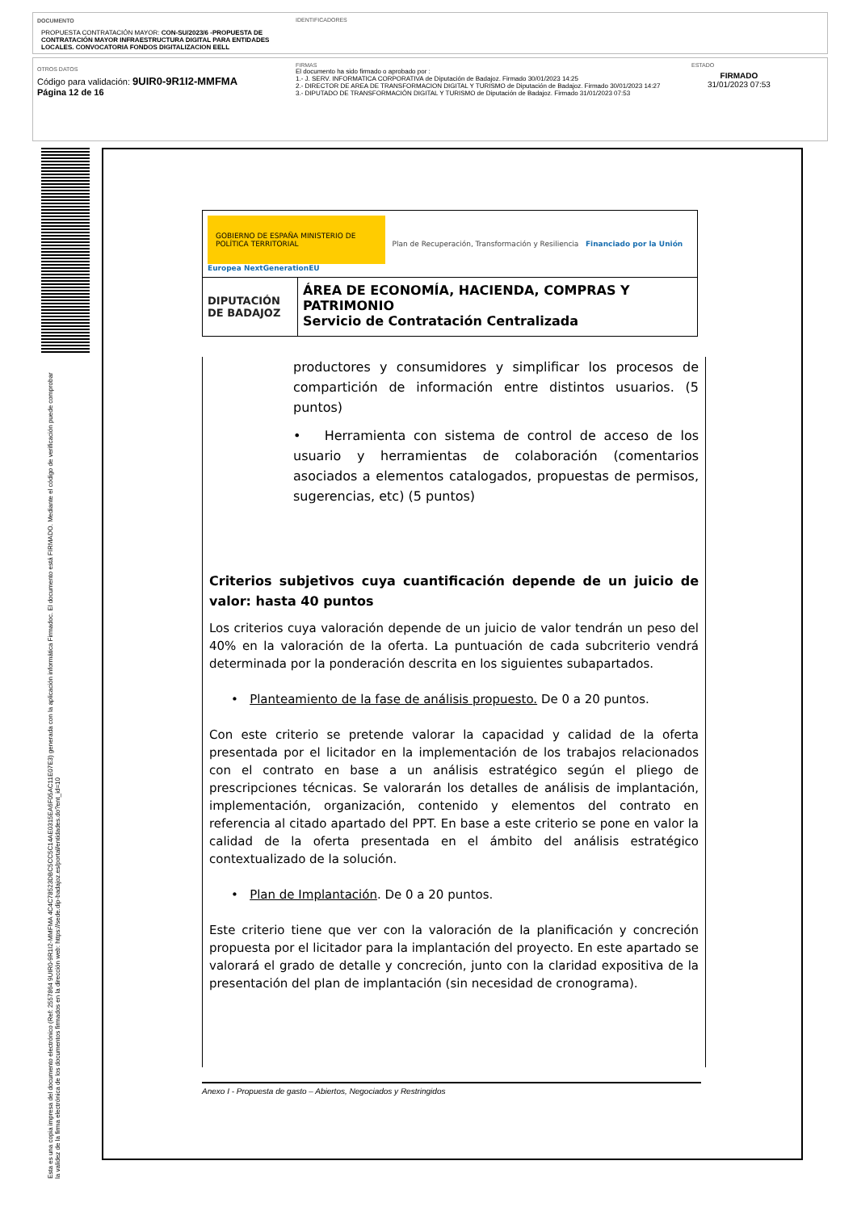DOCUMENTO
PROPUESTA CONTRATACIÓN MAYOR: CON-SU/2023/6 -PROPUESTA DE CONTRATACIÓN MAYOR INFRAESTRUCTURA DIGITAL PARA ENTIDADES LOCALES. CONVOCATORIA FONDOS DIGITALIZACION EELL
IDENTIFICADORES
OTROS DATOS
Código para validación: 9UIR0-9R1I2-MMFMA
Página 12 de 16
FIRMAS
El documento ha sido firmado o aprobado por :
1.- J. SERV. INFORMATICA CORPORATIVA de Diputación de Badajoz. Firmado 30/01/2023 14:25
2.- DIRECTOR DE AREA DE TRANSFORMACION DIGITAL Y TURISMO de Diputación de Badajoz. Firmado 30/01/2023 14:27
3.- DIPUTADO DE TRANSFORMACIÓN DIGITAL Y TURISMO de Diputación de Badajoz. Firmado 31/01/2023 07:53
ESTADO
FIRMADO
31/01/2023 07:53
Esta es una copia impresa del documento electrónico (Ref: 2557864 9UIR0-9R1I2-MMFMA 4C4C78523DBC5CC5C14AE0315EA6F05AC11E07E3) generada con la aplicación informática Firmadoc. El documento está FIRMADO. Mediante el código de verificación puede comprobar la validez de la firma electrónica de los documentos firmados en la dirección web: https://sede.dip-badajoz.es/portal/entidades.do?ent_id=10
| GOBIERNO DE ESPAÑA MINISTERIO DE POLÍTICA TERRITORIAL Plan de Recuperación, Transformación y Resiliencia Financiado por la Unión Europea NextGenerationEU | |
| DIPUTACIÓN DE BADAJOZ | ÁREA DE ECONOMÍA, HACIENDA, COMPRAS Y PATRIMONIO Servicio de Contratación Centralizada |
productores y consumidores y simplificar los procesos de compartición de información entre distintos usuarios. (5 puntos)
• Herramienta con sistema de control de acceso de los usuario y herramientas de colaboración (comentarios asociados a elementos catalogados, propuestas de permisos, sugerencias, etc) (5 puntos)
Criterios subjetivos cuya cuantificación depende de un juicio de valor: hasta 40 puntos
Los criterios cuya valoración depende de un juicio de valor tendrán un peso del 40% en la valoración de la oferta. La puntuación de cada subcriterio vendrá determinada por la ponderación descrita en los siguientes subapartados.
• Planteamiento de la fase de análisis propuesto. De 0 a 20 puntos.
Con este criterio se pretende valorar la capacidad y calidad de la oferta presentada por el licitador en la implementación de los trabajos relacionados con el contrato en base a un análisis estratégico según el pliego de prescripciones técnicas. Se valorarán los detalles de análisis de implantación, implementación, organización, contenido y elementos del contrato en referencia al citado apartado del PPT. En base a este criterio se pone en valor la calidad de la oferta presentada en el ámbito del análisis estratégico contextualizado de la solución.
• Plan de Implantación. De 0 a 20 puntos.
Este criterio tiene que ver con la valoración de la planificación y concreción propuesta por el licitador para la implantación del proyecto. En este apartado se valorará el grado de detalle y concreción, junto con la claridad expositiva de la presentación del plan de implantación (sin necesidad de cronograma).
Anexo I - Propuesta de gasto – Abiertos, Negociados y Restringidos